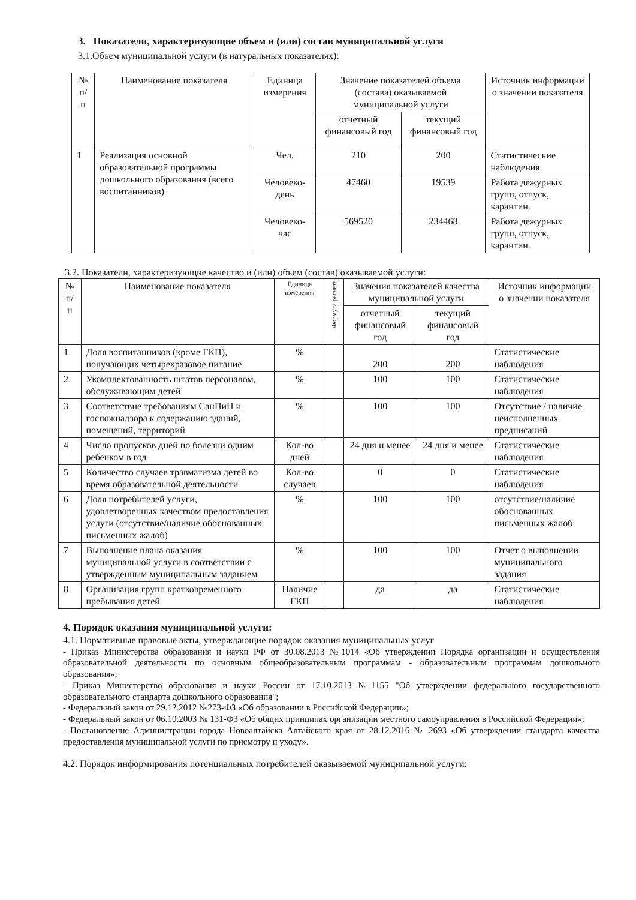3. Показатели, характеризующие объем и (или) состав муниципальной услуги
3.1.Объем муниципальной услуги (в натуральных показателях):
| № п/п | Наименование показателя | Единица измерения | Значение показателей объема (состава) оказываемой муниципальной услуги | | Источник информации о значении показателя |
| --- | --- | --- | --- | --- | --- |
| | | | отчетный финансовый год | текущий финансовый год | |
| 1 | Реализация основной образовательной программы дошкольного образования (всего воспитанников) | Чел. | 210 | 200 | Статистические наблюдения |
| | | Человеко-день | 47460 | 19539 | Работа дежурных групп, отпуск, карантин. |
| | | Человеко-час | 569520 | 234468 | Работа дежурных групп, отпуск, карантин. |
3.2. Показатели, характеризующие качество и (или) объем (состав) оказываемой услуги:
| № п/п | Наименование показателя | Единица измерения | Формула расчета | Значения показателей качества муниципальной услуги | | Источник информации о значении показателя |
| --- | --- | --- | --- | --- | --- | --- |
| | | | | отчетный финансовый год | текущий финансовый год | |
| 1 | Доля воспитанников (кроме ГКП), получающих четырехразовое питание | % | | 200 | 200 | Статистические наблюдения |
| 2 | Укомплектованность штатов персоналом, обслуживающим детей | % | | 100 | 100 | Статистические наблюдения |
| 3 | Соответствие требованиям СанПиН и госпожнадзора к содержанию зданий, помещений, территорий | % | | 100 | 100 | Отсутствие / наличие неисполненных предписаний |
| 4 | Число пропусков дней по болезни одним ребенком в год | Кол-во дней | | 24 дня и менее | 24 дня и менее | Статистические наблюдения |
| 5 | Количество случаев травматизма детей во время образовательной деятельности | Кол-во случаев | | 0 | 0 | Статистические наблюдения |
| 6 | Доля потребителей услуги, удовлетворенных качеством предоставления услуги (отсутствие/наличие обоснованных письменных жалоб) | % | | 100 | 100 | отсутствие/наличие обоснованных письменных жалоб |
| 7 | Выполнение плана оказания муниципальной услуги в соответствии с утвержденным муниципальным заданием | % | | 100 | 100 | Отчет о выполнении муниципального задания |
| 8 | Организация групп кратковременного пребывания детей | Наличие ГКП | | да | да | Статистические наблюдения |
4. Порядок оказания муниципальной услуги:
4.1. Нормативные правовые акты, утверждающие порядок оказания муниципальных услуг
- Приказ Министерства образования и науки РФ от 30.08.2013 №1014 «Об утверждении Порядка организации и осуществления образовательной деятельности по основным общеобразовательным программам - образовательным программам дошкольного образования»;
- Приказ Министерство образования и науки России от 17.10.2013 №1155 "Об утверждении федерального государственного образовательного стандарта дошкольного образования";
- Федеральный закон от 29.12.2012 №273-ФЗ «Об образовании в Российской Федерации»;
- Федеральный закон от 06.10.2003 № 131-ФЗ «Об общих принципах организации местного самоуправления в Российской Федерации»;
- Постановление Администрации города Новоалтайска Алтайского края от 28.12.2016 № 2693 «Об утверждении стандарта качества предоставления муниципальной услуги по присмотру и уходу».
4.2. Порядок информирования потенциальных потребителей оказываемой муниципальной услуги: